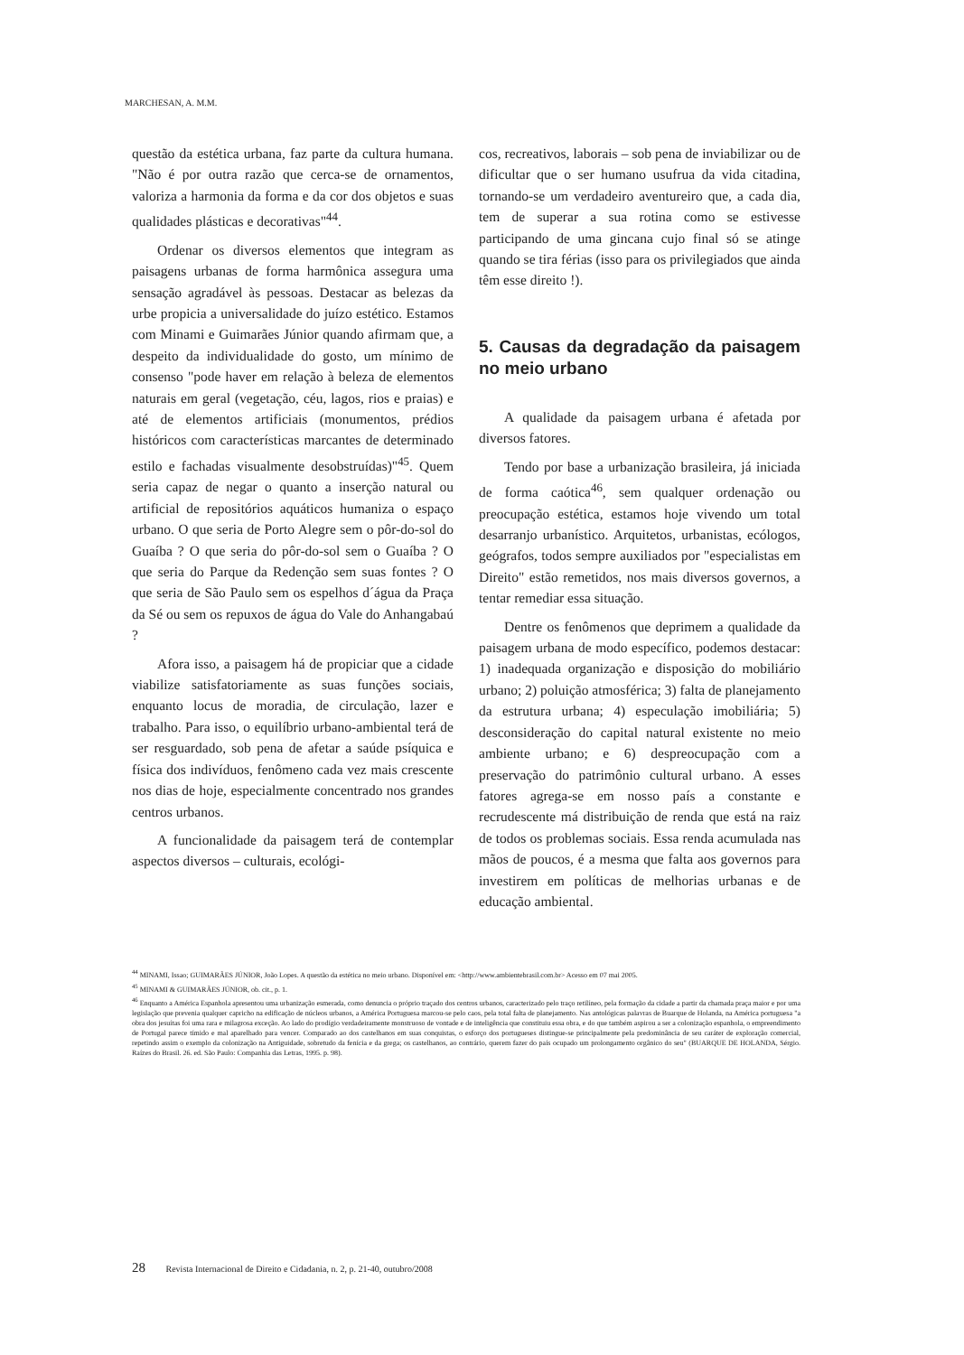MARCHESAN, A. M.M.
questão da estética urbana, faz parte da cultura humana. "Não é por outra razão que cerca-se de ornamentos, valoriza a harmonia da forma e da cor dos objetos e suas qualidades plásticas e decorativas"<sup>44</sup>.
Ordenar os diversos elementos que integram as paisagens urbanas de forma harmônica assegura uma sensação agradável às pessoas. Destacar as belezas da urbe propicia a universalidade do juízo estético. Estamos com Minami e Guimarães Júnior quando afirmam que, a despeito da individualidade do gosto, um mínimo de consenso "pode haver em relação à beleza de elementos naturais em geral (vegetação, céu, lagos, rios e praias) e até de elementos artificiais (monumentos, prédios históricos com características marcantes de determinado estilo e fachadas visualmente desobstruídas)"<sup>45</sup>. Quem seria capaz de negar o quanto a inserção natural ou artificial de repositórios aquáticos humaniza o espaço urbano. O que seria de Porto Alegre sem o pôr-do-sol do Guaíba ? O que seria do pôr-do-sol sem o Guaíba ? O que seria do Parque da Redenção sem suas fontes ? O que seria de São Paulo sem os espelhos d´água da Praça da Sé ou sem os repuxos de água do Vale do Anhangabaú ?
Afora isso, a paisagem há de propiciar que a cidade viabilize satisfatoriamente as suas funções sociais, enquanto locus de moradia, de circulação, lazer e trabalho. Para isso, o equilíbrio urbano-ambiental terá de ser resguardado, sob pena de afetar a saúde psíquica e física dos indivíduos, fenômeno cada vez mais crescente nos dias de hoje, especialmente concentrado nos grandes centros urbanos.
A funcionalidade da paisagem terá de contemplar aspectos diversos – culturais, ecológi-
cos, recreativos, laborais – sob pena de inviabilizar ou de dificultar que o ser humano usufrua da vida citadina, tornando-se um verdadeiro aventureiro que, a cada dia, tem de superar a sua rotina como se estivesse participando de uma gincana cujo final só se atinge quando se tira férias (isso para os privilegiados que ainda têm esse direito !).
5. Causas da degradação da paisagem no meio urbano
A qualidade da paisagem urbana é afetada por diversos fatores.
Tendo por base a urbanização brasileira, já iniciada de forma caótica<sup>46</sup>, sem qualquer ordenação ou preocupação estética, estamos hoje vivendo um total desarranjo urbanístico. Arquitetos, urbanistas, ecólogos, geógrafos, todos sempre auxiliados por "especialistas em Direito" estão remetidos, nos mais diversos governos, a tentar remediar essa situação.
Dentre os fenômenos que deprimem a qualidade da paisagem urbana de modo específico, podemos destacar: 1) inadequada organização e disposição do mobiliário urbano; 2) poluição atmosférica; 3) falta de planejamento da estrutura urbana; 4) especulação imobiliária; 5) desconsideração do capital natural existente no meio ambiente urbano; e 6) despreocupação com a preservação do patrimônio cultural urbano. A esses fatores agrega-se em nosso país a constante e recrudescente má distribuição de renda que está na raiz de todos os problemas sociais. Essa renda acumulada nas mãos de poucos, é a mesma que falta aos governos para investirem em políticas de melhorias urbanas e de educação ambiental.
<sup>44</sup> MINAMI, Issao; GUIMARÃES JÚNIOR, João Lopes. A questão da estética no meio urbano. Disponível em: <http://www.ambientebrasil.com.br> Acesso em 07 mai 2005.
<sup>45</sup> MINAMI & GUIMARÃES JÚNIOR, ob. cit., p. 1.
<sup>46</sup> Enquanto a América Espanhola apresentou uma urbanização esmerada, como denuncia o próprio traçado dos centros urbanos, caracterizado pelo traço retilíneo, pela formação da cidade a partir da chamada praça maior e por uma legislação que prevenia qualquer capricho na edificação de núcleos urbanos, a América Portuguesa marcou-se pelo caos, pela total falta de planejamento. Nas antológicas palavras de Buarque de Holanda, na América portuguesa "a obra dos jesuítas foi uma rara e milagrosa exceção. Ao lado do prodígio verdadeiramente monstruoso de vontade e de inteligência que constituiu essa obra, e do que também aspirou a ser a colonização espanhola, o empreendimento de Portugal parece tímido e mal aparelhado para vencer. Comparado ao dos castelhanos em suas conquistas, o esforço dos portugueses distingue-se principalmente pela predominância de seu caráter de exploração comercial, repetindo assim o exemplo da colonização na Antiguidade, sobretudo da fenícia e da grega; os castelhanos, ao contrário, querem fazer do país ocupado um prolongamento orgânico do seu" (BUARQUE DE HOLANDA, Sérgio. Raízes do Brasil. 26. ed. São Paulo: Companhia das Letras, 1995. p. 98).
28 Revista Internacional de Direito e Cidadania, n. 2, p. 21-40, outubro/2008